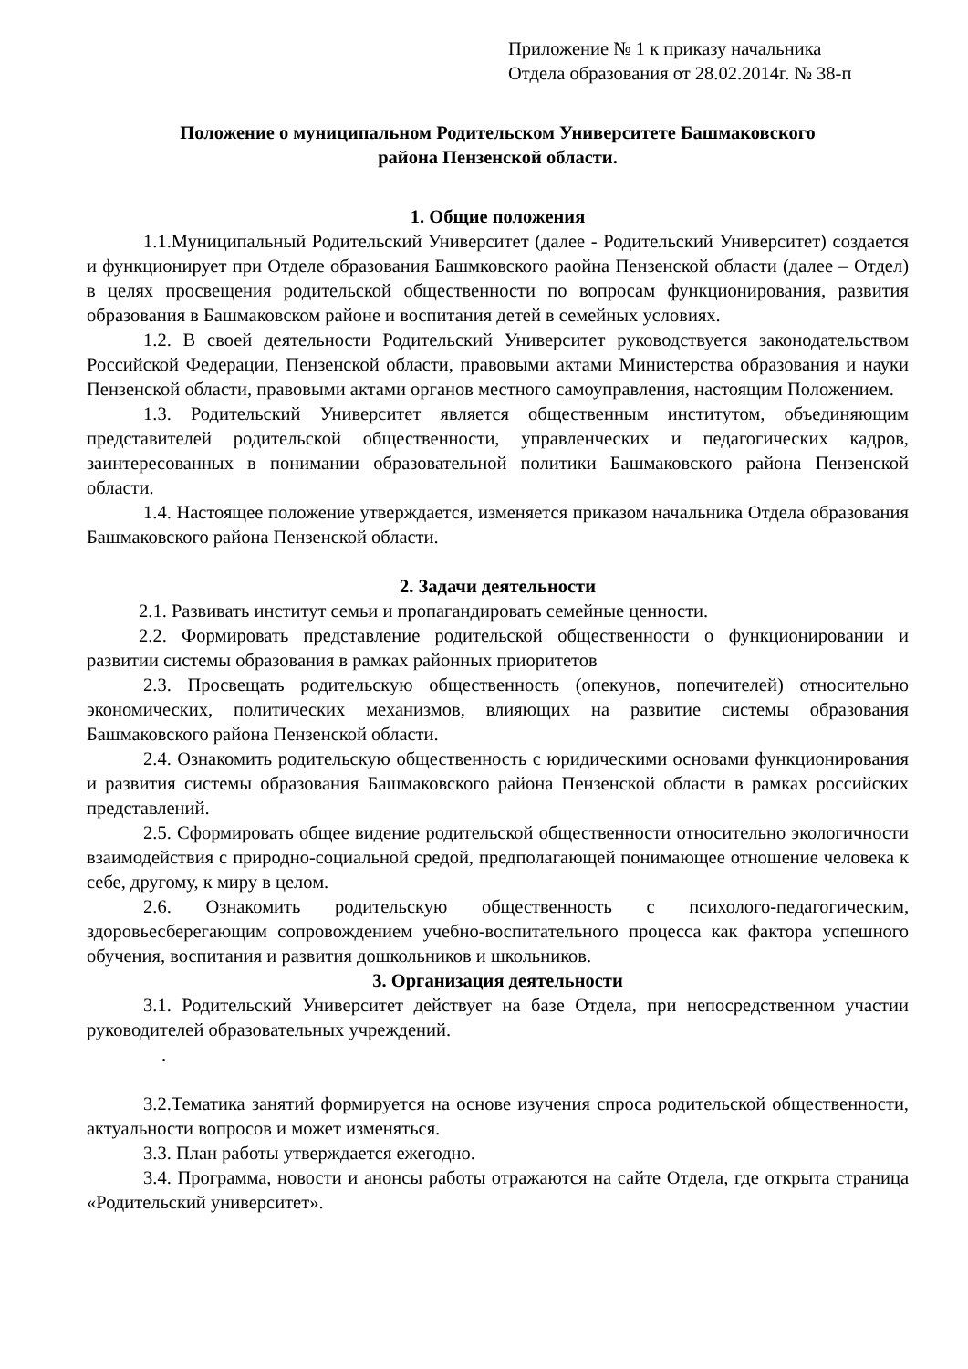Приложение № 1 к приказу начальника
Отдела образования от 28.02.2014г. № 38-п
Положение о муниципальном Родительском Университете Башмаковского
района Пензенской области.
1. Общие положения
1.1.Муниципальный Родительский Университет (далее - Родительский Университет) создается и функционирует при Отделе образования Башмковского раойна Пензенской области (далее – Отдел) в целях просвещения родительской общественности по вопросам функционирования, развития образования в Башмаковском районе и воспитания детей в семейных условиях.
1.2. В своей деятельности Родительский Университет руководствуется законодательством Российской Федерации, Пензенской области, правовыми актами Министерства образования и науки Пензенской области, правовыми актами органов местного самоуправления, настоящим Положением.
1.3. Родительский Университет является общественным институтом, объединяющим представителей родительской общественности, управленческих и педагогических кадров, заинтересованных в понимании образовательной политики Башмаковского района Пензенской области.
1.4. Настоящее положение утверждается, изменяется приказом начальника Отдела образования Башмаковского района Пензенской области.
2. Задачи деятельности
2.1. Развивать институт семьи и пропагандировать семейные ценности.
2.2. Формировать представление родительской общественности о функционировании и развитии системы образования в рамках районных приоритетов
2.3. Просвещать родительскую общественность (опекунов, попечителей) относительно экономических, политических механизмов, влияющих на развитие системы образования Башмаковского района Пензенской области.
2.4. Ознакомить родительскую общественность с юридическими основами функционирования и развития системы образования Башмаковского района Пензенской области в рамках российских представлений.
2.5. Сформировать общее видение родительской общественности относительно экологичности взаимодействия с природно-социальной средой, предполагающей понимающее отношение человека к себе, другому, к миру в целом.
2.6. Ознакомить родительскую общественность с психолого-педагогическим, здоровьесберегающим сопровождением учебно-воспитательного процесса как фактора успешного обучения, воспитания и развития дошкольников и школьников.
3. Организация деятельности
3.1. Родительский Университет действует на базе Отдела, при непосредственном участии руководителей образовательных учреждений.
.
3.2.Тематика занятий формируется на основе изучения спроса родительской общественности, актуальности вопросов и может изменяться.
3.3. План работы утверждается ежегодно.
3.4. Программа, новости и анонсы работы отражаются на сайте Отдела, где открыта страница «Родительский университет».